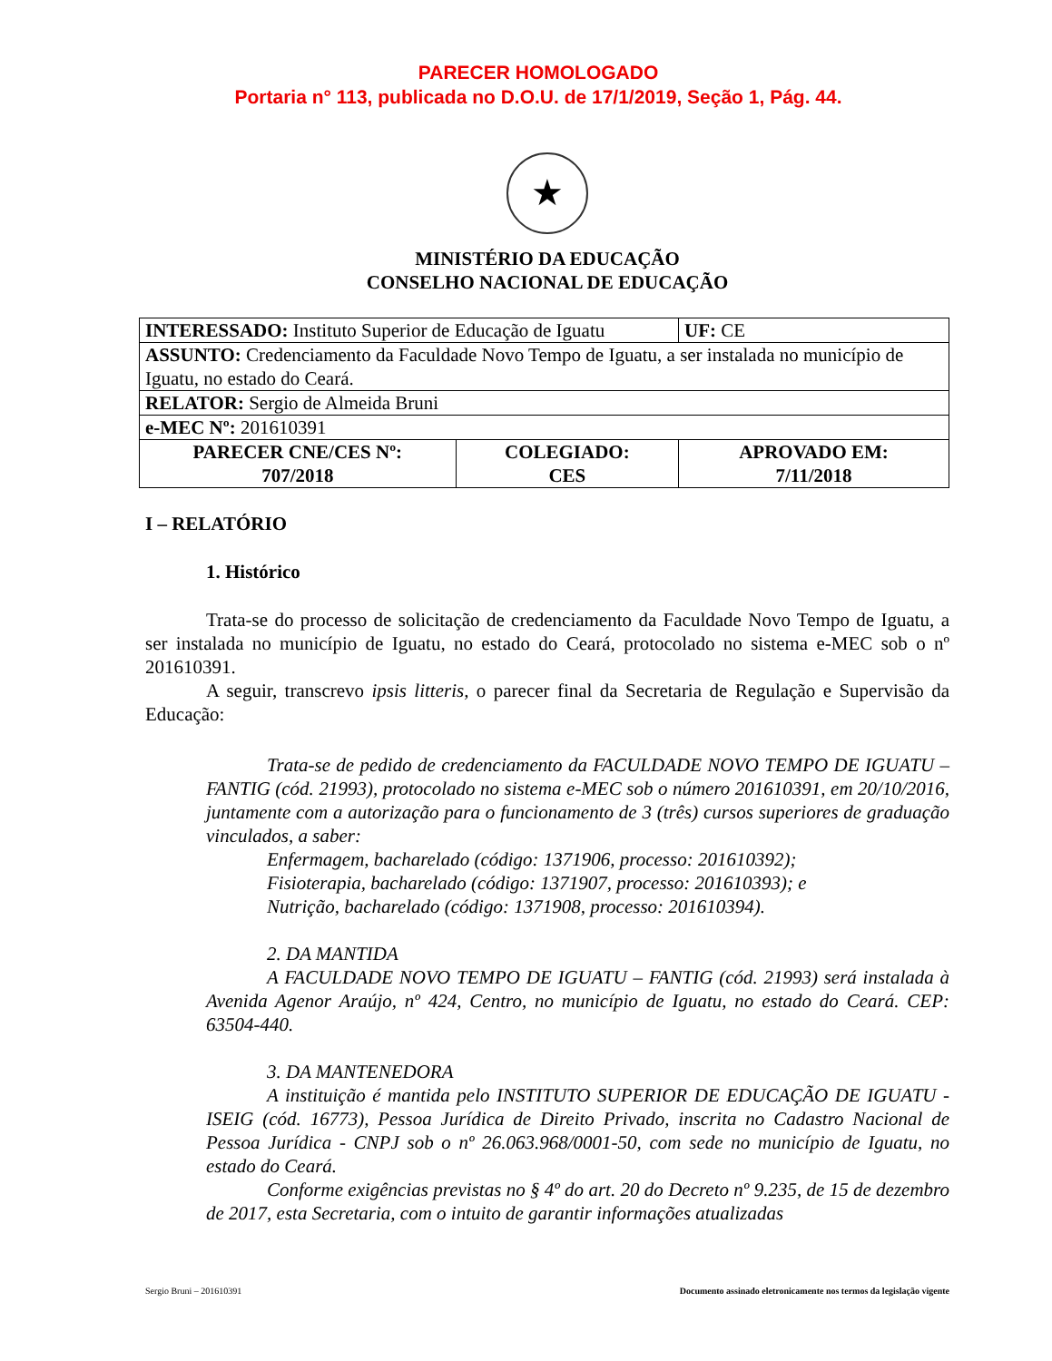PARECER HOMOLOGADO
Portaria n° 113, publicada no D.O.U. de 17/1/2019, Seção 1, Pág. 44.
★
MINISTÉRIO DA EDUCAÇÃO
CONSELHO NACIONAL DE EDUCAÇÃO
| INTERESSADO: Instituto Superior de Educação de Iguatu | | UF: CE |
| ASSUNTO: Credenciamento da Faculdade Novo Tempo de Iguatu, a ser instalada no município de Iguatu, no estado do Ceará. | | |
| RELATOR: Sergio de Almeida Bruni | | |
| e-MEC Nº: 201610391 | | |
| PARECER CNE/CES Nº: 707/2018 | COLEGIADO: CES | APROVADO EM: 7/11/2018 |
I – RELATÓRIO
1. Histórico
Trata-se do processo de solicitação de credenciamento da Faculdade Novo Tempo de Iguatu, a ser instalada no município de Iguatu, no estado do Ceará, protocolado no sistema e-MEC sob o nº 201610391.
A seguir, transcrevo ipsis litteris, o parecer final da Secretaria de Regulação e Supervisão da Educação:
Trata-se de pedido de credenciamento da FACULDADE NOVO TEMPO DE IGUATU – FANTIG (cód. 21993), protocolado no sistema e-MEC sob o número 201610391, em 20/10/2016, juntamente com a autorização para o funcionamento de 3 (três) cursos superiores de graduação vinculados, a saber:
Enfermagem, bacharelado (código: 1371906, processo: 201610392);
Fisioterapia, bacharelado (código: 1371907, processo: 201610393); e
Nutrição, bacharelado (código: 1371908, processo: 201610394).
2. DA MANTIDA
A FACULDADE NOVO TEMPO DE IGUATU – FANTIG (cód. 21993) será instalada à Avenida Agenor Araújo, nº 424, Centro, no município de Iguatu, no estado do Ceará. CEP: 63504-440.
3. DA MANTENEDORA
A instituição é mantida pelo INSTITUTO SUPERIOR DE EDUCAÇÃO DE IGUATU - ISEIG (cód. 16773), Pessoa Jurídica de Direito Privado, inscrita no Cadastro Nacional de Pessoa Jurídica - CNPJ sob o nº 26.063.968/0001-50, com sede no município de Iguatu, no estado do Ceará.
Conforme exigências previstas no § 4º do art. 20 do Decreto nº 9.235, de 15 de dezembro de 2017, esta Secretaria, com o intuito de garantir informações atualizadas
Sergio Bruni – 201610391 Documento assinado eletronicamente nos termos da legislação vigente